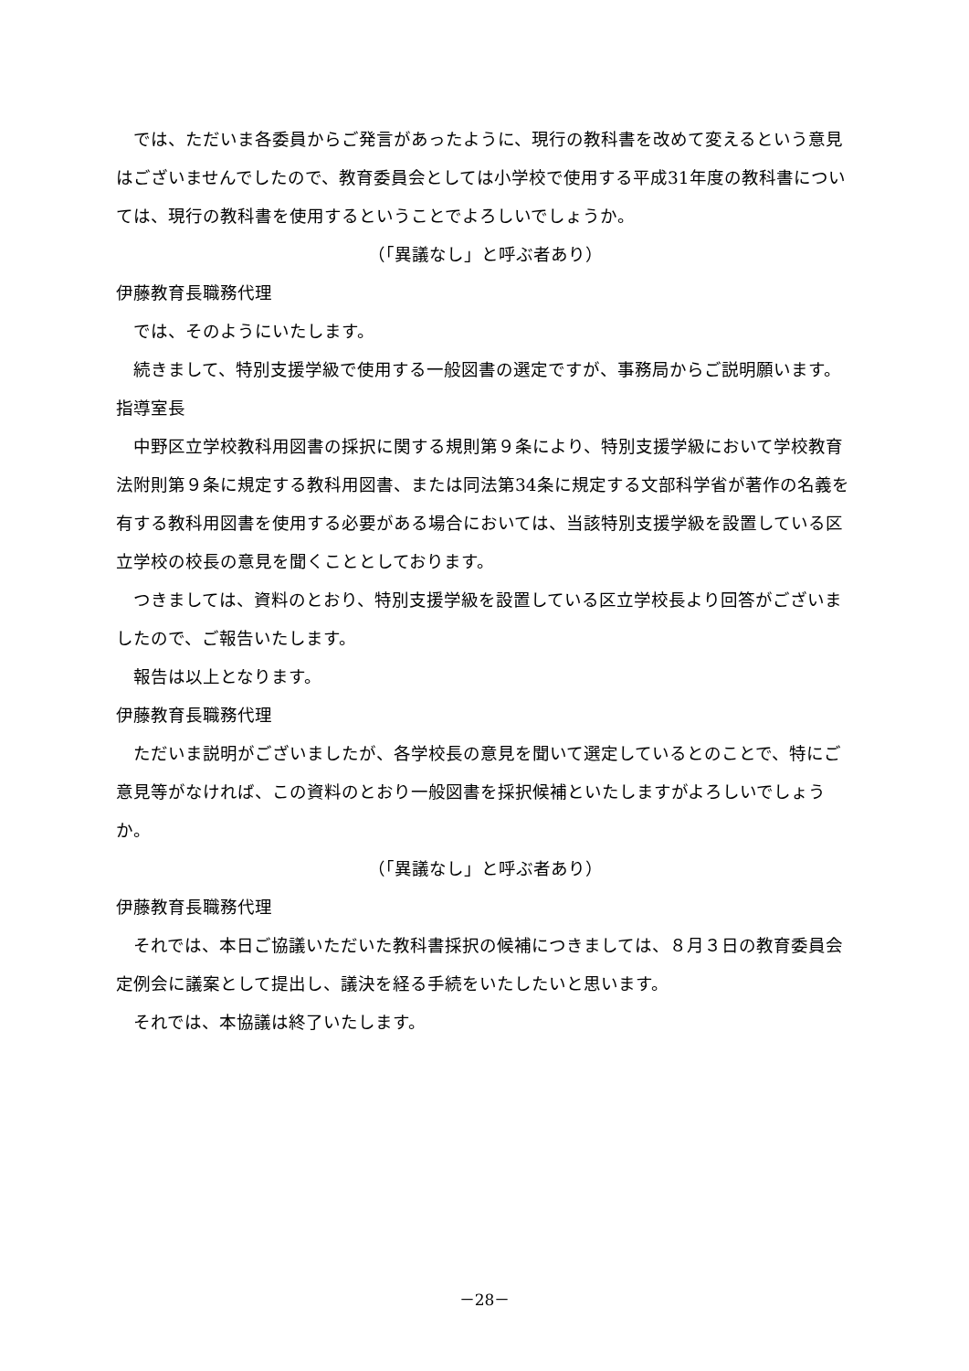では、ただいま各委員からご発言があったように、現行の教科書を改めて変えるという意見はございませんでしたので、教育委員会としては小学校で使用する平成31年度の教科書については、現行の教科書を使用するということでよろしいでしょうか。
（「異議なし」と呼ぶ者あり）
伊藤教育長職務代理
では、そのようにいたします。
続きまして、特別支援学級で使用する一般図書の選定ですが、事務局からご説明願います。
指導室長
中野区立学校教科用図書の採択に関する規則第９条により、特別支援学級において学校教育法附則第９条に規定する教科用図書、または同法第34条に規定する文部科学省が著作の名義を有する教科用図書を使用する必要がある場合においては、当該特別支援学級を設置している区立学校の校長の意見を聞くこととしております。
つきましては、資料のとおり、特別支援学級を設置している区立学校長より回答がございましたので、ご報告いたします。
報告は以上となります。
伊藤教育長職務代理
ただいま説明がございましたが、各学校長の意見を聞いて選定しているとのことで、特にご意見等がなければ、この資料のとおり一般図書を採択候補といたしますがよろしいでしょうか。
（「異議なし」と呼ぶ者あり）
伊藤教育長職務代理
それでは、本日ご協議いただいた教科書採択の候補につきましては、８月３日の教育委員会定例会に議案として提出し、議決を経る手続をいたしたいと思います。
それでは、本協議は終了いたします。
－28－